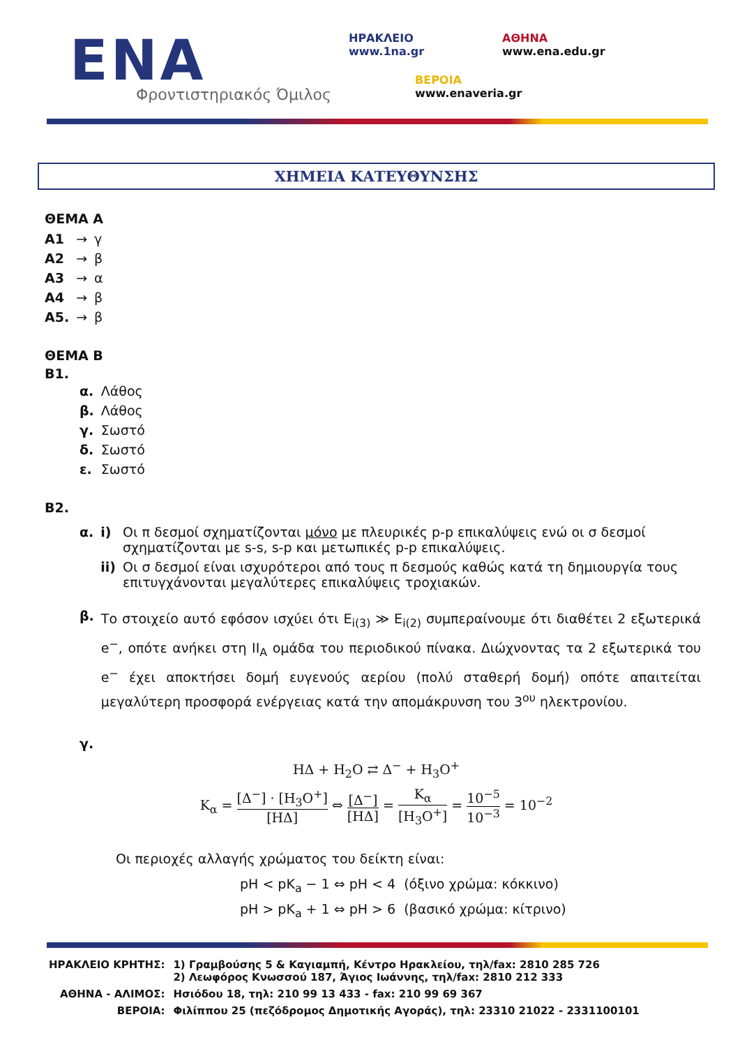ΕΝΑ
Φροντιστηριακός Όμιλος
ΗΡΑΚΛΕΙΟ
www.1na.gr
ΑΘΗΝΑ
www.ena.edu.gr
ΒΕΡΟΙΑ
www.enaveria.gr
ΧΗΜΕΙΑ ΚΑΤΕΥΘΥΝΣΗΣ
ΘΕΜΑ Α
| Α1 | → | γ |
| Α2 | → | β |
| Α3 | → | α |
| Α4 | → | β |
| Α5. | → | β |
ΘΕΜΑ Β
Β1.
| α. | Λάθος |
| β. | Λάθος |
| γ. | Σωστό |
| δ. | Σωστό |
| ε. | Σωστό |
Β2.
| α. | i) | Οι π δεσμοί σχηματίζονται μόνο με πλευρικές p-p επικαλύψεις ενώ οι σ δεσμοί σχηματίζονται με s-s, s-p και μετωπικές p-p επικαλύψεις. |
| | ii) | Οι σ δεσμοί είναι ισχυρότεροι από τους π δεσμούς καθώς κατά τη δημιουργία τους επιτυγχάνονται μεγαλύτερες επικαλύψεις τροχιακών. |
| β. | Το στοιχείο αυτό εφόσον ισχύει ότι E<sub>i(3)</sub> ≫ E<sub>i(2)</sub> συμπεραίνουμε ότι διαθέτει 2 εξωτερικά e<sup>−</sup>, οπότε ανήκει στη II<sub>A</sub> ομάδα του περιοδικού πίνακα. Διώχνοντας τα 2 εξωτερικά του e<sup>−</sup> έχει αποκτήσει δομή ευγενούς αερίου (πολύ σταθερή δομή) οπότε απαιτείται μεγαλύτερη προσφορά ενέργειας κατά την απομάκρυνση του 3<sup>ου</sup> ηλεκτρονίου. |
| γ. | |
HΔ + H<sub>2</sub>O ⇄ Δ<sup>−</sup> + H<sub>3</sub>O<sup>+</sup>
K<sub>α</sub> = [Δ<sup>−</sup>] · [H<sub>3</sub>O<sup>+</sup>] [HΔ] ⇔ [Δ<sup>−</sup>] [HΔ] = K<sub>α</sub> [H<sub>3</sub>O<sup>+</sup>] = 10<sup>−5</sup> 10<sup>−3</sup> = 10<sup>−2</sup>
Οι περιοχές αλλαγής χρώματος του δείκτη είναι:
pH < pK<sub>a</sub> − 1 ⇔ pH < 4 (όξινο χρώμα: κόκκινο)
pH > pK<sub>a</sub> + 1 ⇔ pH > 6 (βασικό χρώμα: κίτρινο)
| ΗΡΑΚΛΕΙΟ ΚΡΗΤΗΣ: | 1) Γραμβούσης 5 & Καγιαμπή, Κέντρο Ηρακλείου, τηλ/fax: 2810 285 726 2) Λεωφόρος Κνωσσού 187, Άγιος Ιωάννης, τηλ/fax: 2810 212 333 |
| ΑΘΗΝΑ - ΑΛΙΜΟΣ: | Ησιόδου 18, τηλ: 210 99 13 433 - fax: 210 99 69 367 |
| ΒΕΡΟΙΑ: | Φιλίππου 25 (πεζόδρομος Δημοτικής Αγοράς), τηλ: 23310 21022 - 2331100101 |